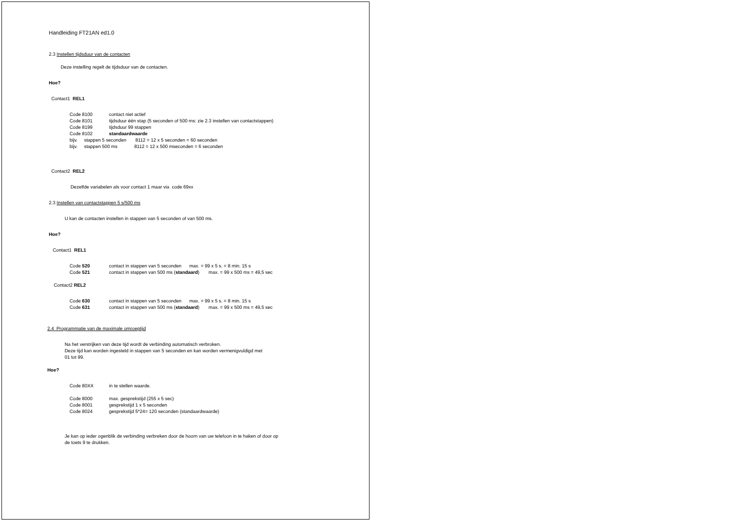Handleiding FT21AN ed1.0
2.3 Instellen tijdsduur van de contacten
Deze instelling regelt de tijdsduur van de contacten.
Hoe?
Contact1 REL1
Code 8100 contact niet actief
Code 8101 tijdsduur één stap (5 seconden of 500 ms: zie 2.3 instellen van contactstappen)
Code 8199 tijdsduur 99 stappen
Code 8102 standaardwaarde
bijv. stappen 5 seconden 8112 = 12 x 5 seconden = 60 seconden
bijv. stappen 500 ms 8112 = 12 x 500 mseconden = 6 seconden
Contact2 REL2
Dezelfde variabelen als voor contact 1 maar via code 69xx
2.3 Instellen van contactstappen 5 s/500 ms
U kan de contacten instellen in stappen van 5 seconden of van 500 ms.
Hoe?
Contact1 REL1
Code 520 contact in stappen van 5 seconden max. = 99 x 5 s. = 8 min. 15 s
Code 521 contact in stappen van 500 ms (standaard) max. = 99 x 500 ms = 49,5 sec
Contact2 REL2
Code 630 contact in stappen van 5 seconden max. = 99 x 5 s. = 8 min. 15 s
Code 631 contact in stappen van 500 ms (standaard) max. = 99 x 500 ms = 49,5 sec
2.4 Programmatie van de maximale omroeptijd
Na het verstrijken van deze tijd wordt de verbinding automatisch verbroken.
Deze tijd kan worden ingesteld in stappen van 5 seconden en kan worden vermenigvuldigd met
01 tot 99.
Hoe?
Code 80XX in te stellen waarde.
Code 8000 max. gesprekstijd (255 x 5 sec)
Code 8001 gesprekstijd 1 x 5 seconden
Code 8024 gesprekstijd 5*24= 120 seconden (standaardwaarde)
Je kan op ieder ogenblik de verbinding verbreken door de hoorn van uw telefoon in te haken of door op
de toets 9 te drukken.